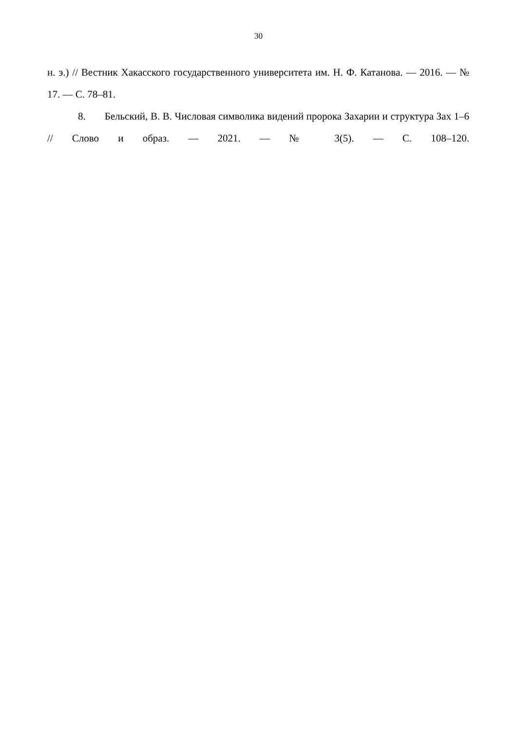30
н. э.) // Вестник Хакасского государственного университета им. Н. Ф. Катанова. — 2016. — № 17. — С. 78–81.
8. Бельский, В. В. Числовая символика видений пророка Захарии и структура Зах 1–6 // Слово и образ. — 2021. — № 3(5). — С. 108–120.